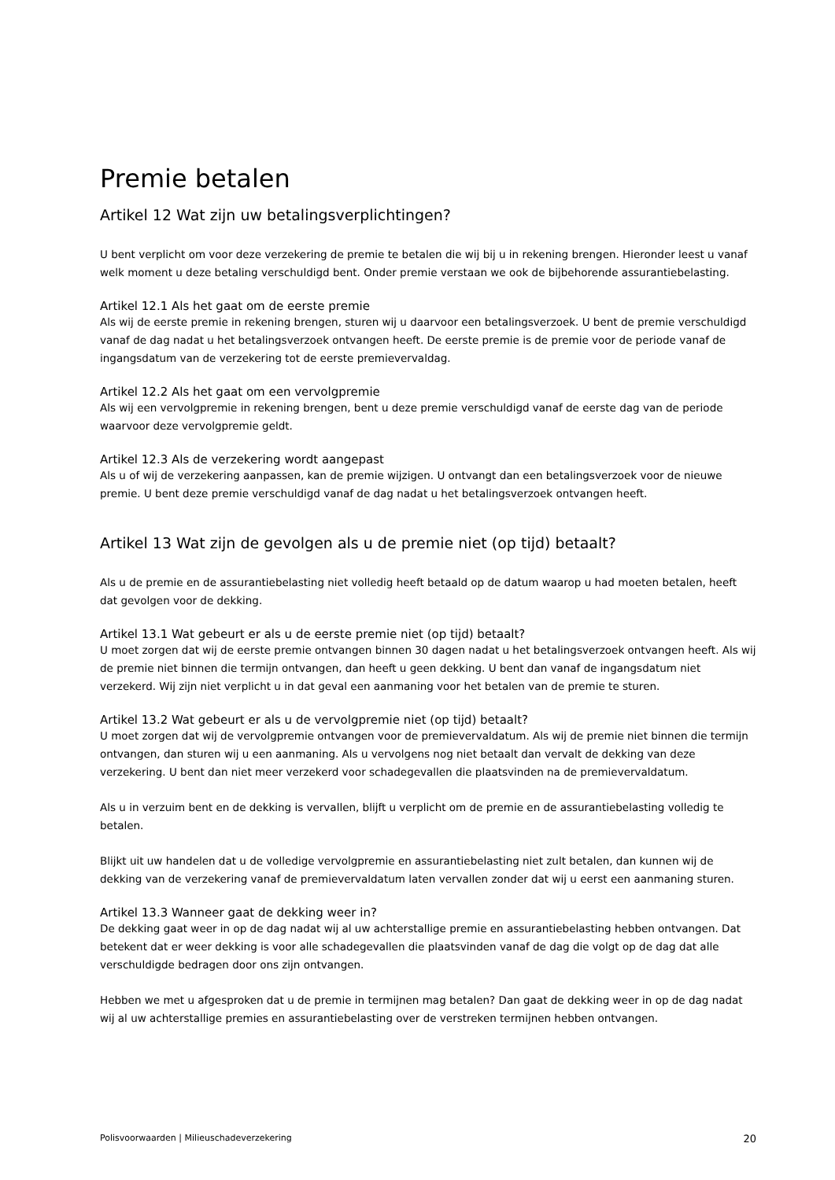Premie betalen
Artikel 12 Wat zijn uw betalingsverplichtingen?
U bent verplicht om voor deze verzekering de premie te betalen die wij bij u in rekening brengen. Hieronder leest u vanaf welk moment u deze betaling verschuldigd bent. Onder premie verstaan we ook de bijbehorende assurantiebelasting.
Artikel 12.1 Als het gaat om de eerste premie
Als wij de eerste premie in rekening brengen, sturen wij u daarvoor een betalingsverzoek. U bent de premie verschuldigd vanaf de dag nadat u het betalingsverzoek ontvangen heeft. De eerste premie is de premie voor de periode vanaf de ingangsdatum van de verzekering tot de eerste premievervaldag.
Artikel 12.2 Als het gaat om een vervolgpremie
Als wij een vervolgpremie in rekening brengen, bent u deze premie verschuldigd vanaf de eerste dag van de periode waarvoor deze vervolgpremie geldt.
Artikel 12.3 Als de verzekering wordt aangepast
Als u of wij de verzekering aanpassen, kan de premie wijzigen. U ontvangt dan een betalingsverzoek voor de nieuwe premie. U bent deze premie verschuldigd vanaf de dag nadat u het betalingsverzoek ontvangen heeft.
Artikel 13 Wat zijn de gevolgen als u de premie niet (op tijd) betaalt?
Als u de premie en de assurantiebelasting niet volledig heeft betaald op de datum waarop u had moeten betalen, heeft dat gevolgen voor de dekking.
Artikel 13.1 Wat gebeurt er als u de eerste premie niet (op tijd) betaalt?
U moet zorgen dat wij de eerste premie ontvangen binnen 30 dagen nadat u het betalingsverzoek ontvangen heeft. Als wij de premie niet binnen die termijn ontvangen, dan heeft u geen dekking. U bent dan vanaf de ingangsdatum niet verzekerd. Wij zijn niet verplicht u in dat geval een aanmaning voor het betalen van de premie te sturen.
Artikel 13.2 Wat gebeurt er als u de vervolgpremie niet (op tijd) betaalt?
U moet zorgen dat wij de vervolgpremie ontvangen voor de premievervaldatum. Als wij de premie niet binnen die termijn ontvangen, dan sturen wij u een aanmaning. Als u vervolgens nog niet betaalt dan vervalt de dekking van deze verzekering. U bent dan niet meer verzekerd voor schadegevallen die plaatsvinden na de premievervaldatum.
Als u in verzuim bent en de dekking is vervallen, blijft u verplicht om de premie en de assurantiebelasting volledig te betalen.
Blijkt uit uw handelen dat u de volledige vervolgpremie en assurantiebelasting niet zult betalen, dan kunnen wij de dekking van de verzekering vanaf de premievervaldatum laten vervallen zonder dat wij u eerst een aanmaning sturen.
Artikel 13.3 Wanneer gaat de dekking weer in?
De dekking gaat weer in op de dag nadat wij al uw achterstallige premie en assurantiebelasting hebben ontvangen. Dat betekent dat er weer dekking is voor alle schadegevallen die plaatsvinden vanaf de dag die volgt op de dag dat alle verschuldigde bedragen door ons zijn ontvangen.
Hebben we met u afgesproken dat u de premie in termijnen mag betalen? Dan gaat de dekking weer in op de dag nadat wij al uw achterstallige premies en assurantiebelasting over de verstreken termijnen hebben ontvangen.
Polisvoorwaarden | Milieuschadeverzekering 20